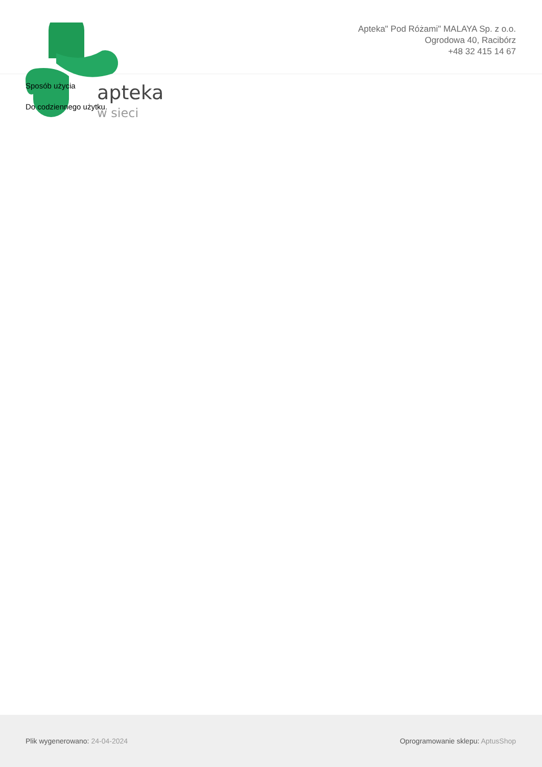apteka
w sieci
Apteka" Pod Różami" MALAYA Sp. z o.o.
Ogrodowa 40, Racibórz
+48 32 415 14 67
Sposób użycia
Do codziennego użytku.
Plik wygenerowano: 24-04-2024
Oprogramowanie sklepu: AptusShop